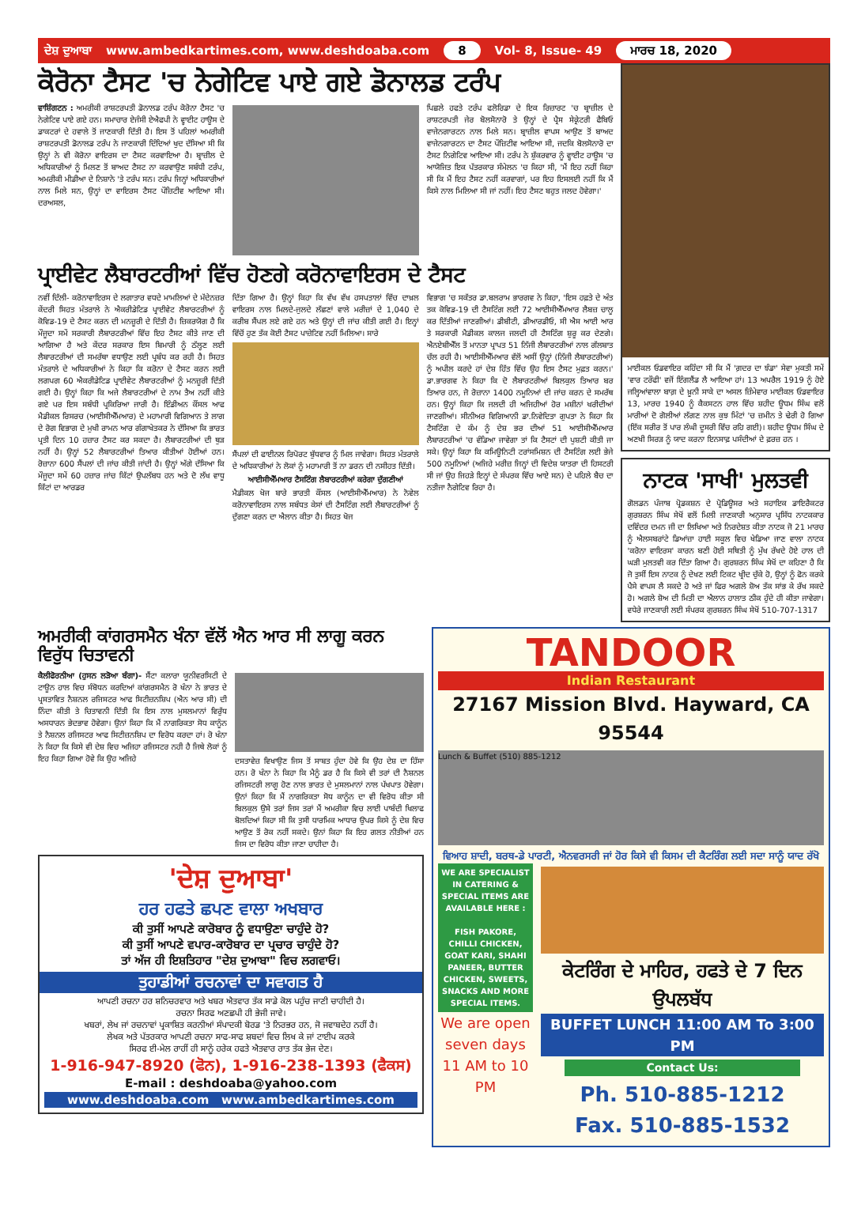ਦੇਸ਼ ਦੁਆਬਾ www.ambedkartimes.com, www.deshdoaba.com 8 Vol- 8, Issue- 49 ਮਾਰਚ 18, 2020
ਕੋਰੋਨਾ ਟੈਸਟ 'ਚ ਨੇਗੇਟਿਵ ਪਾਏ ਗਏ ਡੋਨਾਲਡ ਟਰੰਪ
ਵਾਸ਼ਿੰਗਟਨ : ਅਮਰੀਕੀ ਰਾਸ਼ਟਰਪਤੀ ਡੋਨਾਲਡ ਟਰੰਪ ਕੋਰੋਨਾ ਟੈਸਟ 'ਚ ਨੇਗੇਟਿਵ ਪਾਏ ਗਏ ਹਨ। ਸਮਾਚਾਰ ਏਜੰਸੀ ਏਐਫਪੀ ਨੇ ਵ੍ਹਾਈਟ ਹਾਊਸ ਦੇ ਡਾਕਟਰਾਂ ਦੇ ਹਵਾਲੇ ਤੋਂ ਜਾਣਕਾਰੀ ਦਿੱਤੀ ਹੈ। ਇਸ ਤੋਂ ਪਹਿਲਾਂ ਅਮਰੀਕੀ ਰਾਸ਼ਟਰਪਤੀ ਡੋਨਾਲਡ ਟਰੰਪ ਨੇ ਜਾਣਕਾਰੀ ਦਿੰਦਿਆਂ ਖੁਦ ਦੱਸਿਆ ਸੀ ਕਿ ਉਨ੍ਹਾਂ ਨੇ ਵੀ ਕੋਰੋਨਾ ਵਾਇਰਸ ਦਾ ਟੈਸਟ ਕਰਵਾਇਆ ਹੈ। ਬ੍ਰਾਜ਼ੀਲ ਦੇ ਅਧਿਕਾਰੀਆਂ ਨੂੰ ਮਿਲਣ ਤੋਂ ਬਾਅਦ ਟੈਸਟ ਨਾ ਕਰਵਾਉਣ ਸਬੰਧੀ ਟਰੰਪ, ਅਮਰੀਕੀ ਮੀਡੀਆ ਦੇ ਨਿਸ਼ਾਨੇ 'ਤੇ ਟਰੰਪ ਸਨ। ਟਰੰਪ ਜਿਨ੍ਹਾਂ ਅਧਿਕਾਰੀਆਂ ਨਾਲ ਮਿਲੇ ਸਨ, ਉਨ੍ਹਾਂ ਦਾ ਵਾਇਰਸ ਟੈਸਟ ਪੌਜ਼ਿਟੀਵ ਆਇਆ ਸੀ। ਦਰਅਸਲ,
ਪਿਛਲੇ ਹਫਤੇ ਟਰੰਪ ਫਲੋਰਿਡਾ ਦੇ ਇਕ ਰਿਜ਼ਾਰਟ 'ਚ ਬ੍ਰਾਜ਼ੀਲ ਦੇ ਰਾਸ਼ਟਰਪਤੀ ਜੇਰ ਬੋਲਸੋਨਾਰੋ ਤੇ ਉਨ੍ਹਾਂ ਦੇ ਪ੍ਰੈਸ ਸੇਕ੍ਰੇਟਰੀ ਫੈਬਿਓ ਵਾਜੇਨਗਾਰਟਨ ਨਾਲ ਮਿਲੇ ਸਨ। ਬ੍ਰਾਜ਼ੀਲ ਵਾਪਸ ਆਉਣ ਤੋਂ ਬਾਅਦ ਵਾਜੇਨਗਾਰਟਨ ਦਾ ਟੈਸਟ ਪੌਜ਼ਿਟੀਵ ਆਇਆ ਸੀ, ਜਦਕਿ ਬੋਲਸੋਨਾਰੋ ਦਾ ਟੈਸਟ ਨਿਗੇਟਿਵ ਆਇਆ ਸੀ। ਟਰੰਪ ਨੇ ਸ਼ੁੱਕਰਵਾਰ ਨੂੰ ਵ੍ਹਾਈਟ ਹਾਊਸ 'ਚ ਆਯੋਜਿਤ ਇਕ ਪੱਤਰਕਾਰ ਸੰਮੇਲਨ 'ਚ ਕਿਹਾ ਸੀ, 'ਮੈਂ ਇਹ ਨਹੀਂ ਕਿਹਾ ਸੀ ਕਿ ਮੈਂ ਇਹ ਟੈਸਟ ਨਹੀਂ ਕਰਵਾਗਾਂ, ਪਰ ਇਹ ਇਸਲਈ ਨਹੀਂ ਕਿ ਮੈਂ ਕਿਸੇ ਨਾਲ ਮਿਲਿਆ ਸੀ ਜਾਂ ਨਹੀਂ। ਇਹ ਟੈਸਟ ਬਹੁਤ ਜਲਦ ਹੋਵੇਗਾ।'
ਪ੍ਰਾਈਵੇਟ ਲੈਬਾਰਟਰੀਆਂ ਵਿੱਚ ਹੋਣਗੇ ਕਰੋਨਾਵਾਇਰਸ ਦੇ ਟੈਸਟ
ਨਵੀਂ ਦਿੱਲੀ- ਕਰੋਨਾਵਾਇਰਸ ਦੇ ਲਗਾਤਾਰ ਵਧਦੇ ਮਾਮਲਿਆਂ ਦੇ ਮੱਦੇਨਜ਼ਰ ਕੇਂਦਰੀ ਸਿਹਤ ਮੰਤਰਾਲੇ ਨੇ ਐਕਰੀਡੇਟਿਡ ਪ੍ਰਾਈਵੇਟ ਲੈਬਾਰਟਰੀਆਂ ਨੂੰ ਕੋਵਿਡ-19 ਦੇ ਟੈਸਟ ਕਰਨ ਦੀ ਮਨਜ਼ੂਰੀ ਦੇ ਦਿੱਤੀ ਹੈ। ਜ਼ਿਕਰਯੋਗ ਹੈ ਕਿ ਮੌਜੂਦਾ ਸਮੇਂ ਸਰਕਾਰੀ ਲੈਬਾਰਟਰੀਆਂ ਵਿੱਚ ਇਹ ਟੈਸਟ ਕੀਤੇ ਜਾਣ ਦੀ ਆਗਿਆ ਹੈ ਅਤੇ ਕੇਂਦਰ ਸਰਕਾਰ ਇਸ ਬਿਮਾਰੀ ਨੂੰ ਠੱਲ੍ਹਣ ਲਈ ਲੈਬਾਰਟਰੀਆਂ ਦੀ ਸਮਰੱਥਾ ਵਧਾਉਣ ਲਈ ਪ੍ਰਬੰਧ ਕਰ ਰਹੀ ਹੈ। ਸਿਹਤ ਮੰਤਰਾਲੇ ਦੇ ਅਧਿਕਾਰੀਆਂ ਨੇ ਕਿਹਾ ਕਿ ਕਰੋਨਾ ਦੇ ਟੈਸਟ ਕਰਨ ਲਈ ਲਗਪਗ 60 ਐਕਰੀਡੇਟਿਡ ਪ੍ਰਾਈਵੇਟ ਲੈਬਾਰਟਰੀਆਂ ਨੂੰ ਮਨਜ਼ੂਰੀ ਦਿੱਤੀ ਗਈ ਹੈ। ਉਨ੍ਹਾਂ ਕਿਹਾ ਕਿ ਅਜੇ ਲੈਬਾਰਟਰੀਆਂ ਦੇ ਨਾਮ ਤੈਅ ਨਹੀਂ ਕੀਤੇ ਗਏ ਪਰ ਇਸ ਸਬੰਧੀ ਪ੍ਰਕਿਰਿਆ ਜਾਰੀ ਹੈ। ਇੰਡੀਅਨ ਕੌਂਸਲ ਆਫ ਮੈਡੀਕਲ ਰਿਸਰਚ (ਆਈਸੀਐੱਮਆਰ) ਦੇ ਮਹਾਮਾਰੀ ਵਿਗਿਆਨ ਤੇ ਲਾਗ ਦੇ ਰੋਗ ਵਿਭਾਗ ਦੇ ਮੁਖੀ ਰਾਮਨ ਆਰ ਗੰਗਾਖੇਤਕਰ ਨੇ ਦੱਸਿਆ ਕਿ ਭਾਰਤ ਪ੍ਰਤੀ ਦਿਨ 10 ਹਜ਼ਾਰ ਟੈਸਟ ਕਰ ਸਕਦਾ ਹੈ। ਲੈਬਾਰਟਰੀਆਂ ਦੀ ਥੁੜ ਨਹੀਂ ਹੈ। ਉਨ੍ਹਾਂ 52 ਲੈਬਾਰਟਰੀਆਂ ਤਿਆਰ ਕੀਤੀਆਂ ਹੋਈਆਂ ਹਨ। ਰੋਜ਼ਾਨਾ 600 ਸੈਂਪਲਾਂ ਦੀ ਜਾਂਚ ਕੀਤੀ ਜਾਂਦੀ ਹੈ। ਉਨ੍ਹਾਂ ਅੱਗੇ ਦੱਸਿਆ ਕਿ ਮੌਜੂਦਾ ਸਮੇਂ 60 ਹਜ਼ਾਰ ਜਾਂਚ ਕਿੱਟਾਂ ਉਪਲੱਬਧ ਹਨ ਅਤੇ ਦੋ ਲੱਖ ਵਾਧੂ ਕਿੱਟਾਂ ਦਾ ਆਰਡਰ
ਦਿੱਤਾ ਗਿਆ ਹੈ। ਉਨ੍ਹਾਂ ਕਿਹਾ ਕਿ ਵੱਖ ਵੱਖ ਹਸਪਤਾਲਾਂ ਵਿੱਚ ਦਾਖ਼ਲ ਵਾਇਰਸ ਨਾਲ ਮਿਲਦੇ-ਜੁਲਦੇ ਲੱਛਣਾਂ ਵਾਲੇ ਮਰੀਜ਼ਾਂ ਦੇ 1,040 ਦੇ ਕਰੀਬ ਸੈਂਪਲ ਲਏ ਗਏ ਹਨ ਅਤੇ ਉਨ੍ਹਾਂ ਦੀ ਜਾਂਚ ਕੀਤੀ ਗਈ ਹੈ। ਇਨ੍ਹਾਂ ਵਿੱਚੋਂ ਹੁਣ ਤੱਕ ਕੋਈ ਟੈਸਟ ਪਾਜ਼ੇਟਿਵ ਨਹੀਂ ਮਿਲਿਆ। ਸਾਰੇ
ਸੈਂਪਲਾਂ ਦੀ ਫਾਈਨਲ ਰਿਪੋਰਟ ਬੁੱਧਵਾਰ ਨੂੰ ਮਿਲ ਜਾਵੇਗਾ। ਸਿਹਤ ਮੰਤਰਾਲੇ ਦੇ ਅਧਿਕਾਰੀਆਂ ਨੇ ਲੋਕਾਂ ਨੂੰ ਮਹਾਮਾਰੀ ਤੋਂ ਨਾ ਡਰਨ ਦੀ ਨਸੀਹਤ ਦਿੱਤੀ।
ਆਈਸੀਐੱਮਆਰ ਟੈਸਟਿੰਗ ਲੈਬਾਰਟਰੀਆਂ ਕਰੇਗਾ ਦੁੱਗਣੀਆਂ
ਮੈਡੀਕਲ ਖੋਜ ਬਾਰੇ ਭਾਰਤੀ ਕੌਂਸਲ (ਆਈਸੀਐੱਮਆਰ) ਨੇ ਨੋਵੇਲ ਕਰੋਨਾਵਾਇਰਸ ਨਾਲ ਸਬੰਧਤ ਕੇਸਾਂ ਦੀ ਟੈਸਟਿੰਗ ਲਈ ਲੈਬਾਰਟਰੀਆਂ ਨੂੰ ਦੁੱਗਣਾ ਕਰਨ ਦਾ ਐਲਾਨ ਕੀਤਾ ਹੈ। ਸਿਹਤ ਖੋਜ
ਵਿਭਾਗ 'ਚ ਸਕੱਤਰ ਡਾ.ਬਲਰਾਮ ਭਾਰਗਵ ਨੇ ਕਿਹਾ, 'ਇਸ ਹਫ਼ਤੇ ਦੇ ਅੰਤ ਤਕ ਕੋਵਿਡ-19 ਦੀ ਟੈਸਟਿੰਗ ਲਈ 72 ਆਈਸੀਐੱਮਆਰ ਲੈਬਜ਼ ਚਾਲੂ ਕਰ ਦਿੱਤੀਆਂ ਜਾਣਗੀਆਂ। ਡੀਬੀਟੀ, ਡੀਆਰਡੀਓ, ਸੀ ਐਸ ਆਈ ਆਰ ਤੇ ਸਰਕਾਰੀ ਮੈਡੀਕਲ ਕਾਲਜ ਜਲਦੀ ਹੀ ਟੈਸਟਿੰਗ ਸ਼ੁਰੂ ਕਰ ਦੇਣਗੇ। ਐਨਏਬੀਐੱਲ ਤੋਂ ਮਾਨਤਾ ਪ੍ਰਾਪਤ 51 ਨਿੱਜੀ ਲੈਬਾਰਟਰੀਆਂ ਨਾਲ ਗੱਲਬਾਤ ਚੱਲ ਰਹੀ ਹੈ। ਆਈਸੀਐੱਮਆਰ ਵੱਲੋਂ ਅਸੀਂ ਉਨ੍ਹਾਂ (ਨਿੱਜੀ ਲੈਬਾਰਟਰੀਆਂ) ਨੂੰ ਅਪੀਲ ਕਰਦੇ ਹਾਂ ਦੇਸ਼ ਹਿੱਤ ਵਿੱਚ ਉਹ ਇਸ ਟੈਸਟ ਮੁਫ਼ਤ ਕਰਨ।' ਡਾ.ਭਾਰਗਵ ਨੇ ਕਿਹਾ ਕਿ ਦੋ ਲੈਬਾਰਟਰੀਆਂ ਬਿਲਕੁਲ ਤਿਆਰ ਬਰ ਤਿਆਰ ਹਨ, ਜੋ ਰੋਜ਼ਾਨਾ 1400 ਨਮੂਨਿਆਂ ਦੀ ਜਾਂਚ ਕਰਨ ਦੇ ਸਮਰੱਥ ਹਨ। ਉਨ੍ਹਾਂ ਕਿਹਾ ਕਿ ਜਲਦੀ ਹੀ ਅਜਿਹੀਆਂ ਹੋਰ ਮਸ਼ੀਨਾਂ ਖਰੀਦੀਆਂ ਜਾਣਗੀਆਂ। ਸੀਨੀਅਰ ਵਿਗਿਆਨੀ ਡਾ.ਨਿਵੇਦਿਤਾ ਗੁਪਤਾ ਨੇ ਕਿਹਾ ਕਿ ਟੈਸਟਿੰਗ ਦੇ ਕੰਮ ਨੂੰ ਦੇਸ਼ ਭਰ ਦੀਆਂ 51 ਆਈਸੀਐੱਮਆਰ ਲੈਬਾਰਟਰੀਆਂ 'ਚ ਵੰਡਿਆ ਜਾਵੇਗਾ ਤਾਂ ਕਿ ਟੈਸਟਾਂ ਦੀ ਪੁਸ਼ਟੀ ਕੀਤੀ ਜਾ ਸਕੇ। ਉਨ੍ਹਾਂ ਕਿਹਾ ਕਿ ਕਮਿਊਨਿਟੀ ਟਰਾਂਸਮਿਸ਼ਨ ਦੀ ਟੈਸਟਿੰਗ ਲਈ ਭੇਜੇ 500 ਨਮੂਨਿਆਂ (ਅਜਿਹੇ ਮਰੀਜ਼ ਜਿਨ੍ਹਾਂ ਦੀ ਵਿਦੇਸ਼ ਯਾਤਰਾ ਦੀ ਹਿਸਟਰੀ ਸੀ ਜਾਂ ਉਹ ਜਿਹੜੇ ਇਨ੍ਹਾਂ ਦੇ ਸੰਪਰਕ ਵਿੱਚ ਆਏ ਸਨ) ਦੇ ਪਹਿਲੇ ਬੈਚ ਦਾ ਨਤੀਜਾ ਨੈਗੇਟਿਵ ਰਿਹਾ ਹੈ।
ਮਾਈਕਲ ਓਡਵਾਇਰ ਕਹਿੰਦਾ ਸੀ ਕਿ ਮੈਂ 'ਗ਼ਦਰ ਦਾ ਝੰਡਾ' ਸੇਵਾ ਮੁਕਤੀ ਸਮੇਂ 'ਵਾਰ ਟਰੌਫੀ' ਵਜੋਂ ਇੰਗਲੈਂਡ ਲੈ ਆਇਆ ਹਾਂ। 13 ਅਪਰੈਲ 1919 ਨੂੰ ਹੋਏ ਜਲ੍ਹਿਆਂਵਾਲਾ ਬਾਗ਼ ਦੇ ਖ਼ੂਨੀ ਸਾਕੇ ਦਾ ਅਸਲ ਜ਼ਿੰਮੇਵਾਰ ਮਾਈਕਲ ਓਡਵਾਇਰ 13, ਮਾਰਚ 1940 ਨੂੰ ਕੈਕਸਟਨ ਹਾਲ ਵਿੱਚ ਸ਼ਹੀਦ ਊਧਮ ਸਿੰਘ ਵਲੋਂ ਮਾਰੀਆਂ ਦੋ ਗੋਲੀਆਂ ਲੱਗਣ ਨਾਲ ਕੁਝ ਮਿੰਟਾਂ 'ਚ ਜ਼ਮੀਨ ਤੇ ਢੇਰੀ ਹੋ ਗਿਆ (ਇੱਕ ਸਰੀਰ ਤੋਂ ਪਾਰ ਲੰਘੀ ਦੂਸਰੀ ਵਿੱਚ ਰਹਿ ਗਈ)। ਸ਼ਹੀਦ ਊਧਮ ਸਿੰਘ ਦੇ ਅਣਖੀ ਸਿਰੜ ਨੂੰ ਯਾਦ ਕਰਨਾ ਇਨਸਾਫ਼ ਪਸੰਦੀਆਂ ਦੇ ਫ਼ਰਜ਼ ਹਨ ।
ਨਾਟਕ 'ਸਾਖੀ' ਮੁਲਤਵੀ
ਗੋਲਡਨ ਪੰਜਾਬ ਪ੍ਰੋਡਕਸ਼ਨ ਦੇ ਪ੍ਰੋਡਿਊਸਰ ਅਤੇ ਸਹਾਇਕ ਡਾਇਰੈਕਟਰ ਗੁਰਸ਼ਰਨ ਸਿੰਘ ਸੇਖੋਂ ਵਲੋਂ ਮਿਲੀ ਜਾਣਕਾਰੀ ਅਨੁਸਾਰ ਪ੍ਰਸਿੱਧ ਨਾਟਕਕਾਰ ਦਵਿੰਦਰ ਦਮਨ ਜੀ ਦਾ ਲਿਖਿਆ ਅਤੇ ਨਿਰਦੇਸ਼ਤ ਕੀਤਾ ਨਾਟਕ ਜੋ 21 ਮਾਰਚ ਨੂੰ ਐਲਸਬਰਾਂਟੇ ਡਿਆਂਜ਼ਾ ਹਾਈ ਸਕੂਲ ਵਿਚ ਖੇਡਿਆ ਜਾਣ ਵਾਲਾ ਨਾਟਕ 'ਕਰੋਨਾ ਵਾਇਰਸ' ਕਾਰਨ ਬਣੀ ਹੋਈ ਸਥਿਤੀ ਨੂੰ ਮੁੱਖ ਰੱਖਦੇ ਹੋਏ ਹਾਲ ਦੀ ਘੜੀ ਮੁਲਤਵੀ ਕਰ ਦਿੱਤਾ ਗਿਆ ਹੈ। ਗੁਰਸ਼ਰਨ ਸਿੰਘ ਸੇਖੋਂ ਦਾ ਕਹਿਣਾ ਹੈ ਕਿ ਜੋ ਤੁਸੀਂ ਇਸ ਨਾਟਕ ਨੂੰ ਦੇਖਣ ਲਈ ਟਿਕਟ ਖ੍ਰੀਦ ਚੁੱਕੇ ਹੋ, ਉਨ੍ਹਾਂ ਨੂੰ ਫੋਨ ਕਰਕੇ ਪੈਸੇ ਵਾਪਸ ਲੈ ਸਕਦੇ ਹੋ ਅਤੇ ਜਾਂ ਫਿਰ ਅਗਲੇ ਸ਼ੋਅ ਤੱਕ ਸਾਂਭ ਕੇ ਰੱਖ ਸਕਦੇ ਹੋ। ਅਗਲੇ ਸ਼ੋਅ ਦੀ ਮਿਤੀ ਦਾ ਐਲਾਨ ਹਾਲਾਤ ਠੀਕ ਹੁੰਦੇ ਹੀ ਕੀਤਾ ਜਾਵੇਗਾ। ਵਧੇਰੇ ਜਾਣਕਾਰੀ ਲਈ ਸੰਪਰਕ ਗੁਰਸ਼ਰਨ ਸਿੰਘ ਸੇਖੋਂ 510-707-1317
ਅਮਰੀਕੀ ਕਾਂਗਰਸਮੈਨ ਖੰਨਾ ਵੱਲੋਂ ਐਨ ਆਰ ਸੀ ਲਾਗੂ ਕਰਨ ਵਿਰੁੱਧ ਚਿਤਾਵਨੀ
ਕੈਲੀਫੋਰਨੀਆ (ਹੁਸਨ ਲੜੋਆ ਬੰਗਾ)- ਸੈਂਟਾ ਕਲਾਰਾ ਯੂਨੀਵਰਸਿਟੀ ਦੇ ਟਾਊਨ ਹਾਲ ਵਿਚ ਸੰਬੋਧਨ ਕਰਦਿਆਂ ਕਾਂਗਰਸਮੈਨ ਰੋ ਖੰਨਾ ਨੇ ਭਾਰਤ ਦੇ ਪ੍ਰਸਤਾਵਿਤ ਨੈਸ਼ਨਲ ਰਜਿਸਟਰ ਆਫ ਸਿਟੀਜ਼ਨਸ਼ਿਪ (ਐਨ ਆਰ ਸੀ) ਦੀ ਨਿੰਦਾ ਕੀਤੀ ਤੇ ਚਿਤਾਵਨੀ ਦਿੱਤੀ ਕਿ ਇਸ ਨਾਲ ਮੁਸਲਮਾਨਾਂ ਵਿਰੁੱਧ ਅਸਧਾਰਨ ਭੇਦਭਾਵ ਹੋਵੇਗਾ। ਉਨਾਂ ਕਿਹਾ ਕਿ ਮੈਂ ਨਾਗਰਿਕਤਾ ਸੋਧ ਕਾਨੂੰਨ ਤੇ ਨੈਸ਼ਨਲ ਰਜਿਸਟਰ ਆਫ ਸਿਟੀਜ਼ਨਸ਼ਿਪ ਦਾ ਵਿਰੋਧ ਕਰਦਾ ਹਾਂ। ਰੋ ਖੰਨਾ ਨੇ ਕਿਹਾ ਕਿ ਕਿਸੇ ਵੀ ਦੇਸ਼ ਵਿਚ ਅਜਿਹਾ ਰਜਿਸਟਰ ਨਹੀ ਹੈ ਜਿਥੇ ਲੋਕਾਂ ਨੂੰ ਇਹ ਕਿਹਾ ਗਿਆ ਹੋਵੇ ਕਿ ਉਹ ਅਜਿਹੇ
ਦਸਤਾਵੇਜ਼ ਵਿਖਾਉਣ ਜਿਸ ਤੋਂ ਸਾਬਤ ਹੁੰਦਾ ਹੋਵੇ ਕਿ ਉਹ ਦੇਸ਼ ਦਾ ਹਿੱਸਾ ਹਨ। ਰੋ ਖੰਨਾ ਨੇ ਕਿਹਾ ਕਿ ਮੈਨੂੰ ਡਰ ਹੈ ਕਿ ਕਿਸੇ ਵੀ ਤਰਾਂ ਦੀ ਨੈਸ਼ਨਲ ਰਜਿਸਟਰੀ ਲਾਗੂ ਹੋਣ ਨਾਲ ਭਾਰਤ ਦੇ ਮੁਸਲਮਾਨਾਂ ਨਾਲ ਪੱਖਪਾਤ ਹੋਵੇਗਾ। ਉਨਾਂ ਕਿਹਾ ਕਿ ਮੈਂ ਨਾਗਰਿਕਤਾ ਸੋਧ ਕਾਨੂੰਨ ਦਾ ਵੀ ਵਿਰੋਧ ਕੀਤਾ ਸੀ ਬਿਲਕੁਲ ਉਸੇ ਤਰਾਂ ਜਿਸ ਤਰਾਂ ਮੈਂ ਅਮਰੀਕਾ ਵਿਚ ਲਾਈ ਪਾਬੰਦੀ ਖਿਲਾਫ ਬੋਲਦਿਆਂ ਕਿਹਾ ਸੀ ਕਿ ਤੁਸੀ ਧਾਰਮਿਕ ਆਧਾਰ ਉਪਰ ਕਿਸੇ ਨੂੰ ਦੇਸ਼ ਵਿਚ ਆਉਣ ਤੋਂ ਰੋਕ ਨਹੀਂ ਸਕਦੇ। ਉਨਾਂ ਕਿਹਾ ਕਿ ਇਹ ਗਲਤ ਨੀਤੀਆਂ ਹਨ ਜਿਸ ਦਾ ਵਿਰੋਧ ਕੀਤਾ ਜਾਣਾ ਚਾਹੀਦਾ ਹੈ।
'ਦੇਸ਼ ਦੁਆਬਾ'
ਹਰ ਹਫਤੇ ਛਪਣ ਵਾਲਾ ਅਖਬਾਰ
ਕੀ ਤੁਸੀਂ ਆਪਣੇ ਕਾਰੋਬਾਰ ਨੂੰ ਵਧਾਉਣਾ ਚਾਹੁੰਦੇ ਹੋ?
ਕੀ ਤੁਸੀਂ ਆਪਣੇ ਵਪਾਰ-ਕਾਰੋਬਾਰ ਦਾ ਪ੍ਰਚਾਰ ਚਾਹੁੰਦੇ ਹੋ?
ਤਾਂ ਅੱਜ ਹੀ ਇਸ਼ਤਿਹਾਰ "ਦੇਸ਼ ਦੁਆਬਾ" ਵਿਚ ਲਗਵਾਓ।
ਤੁਹਾਡੀਆਂ ਰਚਨਾਵਾਂ ਦਾ ਸਵਾਗਤ ਹੈ
ਆਪਣੀ ਰਚਨਾ ਹਰ ਸ਼ਨਿਚਰਵਾਰ ਅਤੇ ਖਬਰ ਐਤਵਾਰ ਤੱਕ ਸਾਡੇ ਕੋਲ ਪਹੁੰਚ ਜਾਣੀ ਚਾਹੀਦੀ ਹੈ।
ਰਚਨਾ ਸਿਰਫ ਅਣਛਪੀ ਹੀ ਭੇਜੀ ਜਾਵੇ।
ਖਬਰਾਂ, ਲੇਖ ਜਾਂ ਰਚਨਾਵਾਂ ਪ੍ਰਕਾਸ਼ਿਤ ਕਰਨੀਆਂ ਸੰਪਾਦਕੀ ਬੋਰਡ 'ਤੇ ਨਿਰਭਰ ਹਨ, ਜੋ ਜਵਾਬਦੇਹ ਨਹੀਂ ਹੈ।
ਲੇਖਕ ਅਤੇ ਪੱਤਰਕਾਰ ਆਪਣੀ ਰਚਨਾ ਸਾਫ-ਸਾਫ ਸ਼ਬਦਾਂ ਵਿਚ ਲਿਖ ਕੇ ਜਾਂ ਟਾਈਪ ਕਰਕੇ
ਸਿਰਫ ਈ-ਮੇਲ ਰਾਹੀਂ ਹੀ ਸਾਨੂੰ ਹਰੇਕ ਹਫਤੇ ਐਤਵਾਰ ਰਾਤ ਤੱਕ ਭੇਜ ਦੇਣ।
1-916-947-8920 (ਫੋਨ), 1-916-238-1393 (ਫੈਕਸ)
E-mail : deshdoaba@yahoo.com
www.deshdoaba.com www.ambedkartimes.com
TANDOOR
Indian Restaurant
27167 Mission Blvd. Hayward, CA 95544
Lunch & Buffet (510) 885-1212
ਵਿਆਹ ਸ਼ਾਦੀ, ਬਰਥ-ਡੇ ਪਾਰਟੀ, ਐਨਵਰਸਰੀ ਜਾਂ ਹੋਰ ਕਿਸੇ ਵੀ ਕਿਸਮ ਦੀ ਕੈਟਰਿੰਗ ਲਈ ਸਦਾ ਸਾਨੂੰ ਯਾਦ ਰੱਖੋ
WE ARE SPECIALIST IN CATERING & SPECIAL ITEMS ARE AVAILABLE HERE :
FISH PAKORE, CHILLI CHICKEN, GOAT KARI, SHAHI PANEER, BUTTER CHICKEN, SWEETS, SNACKS AND MORE SPECIAL ITEMS.
We are open seven days 11 AM to 10 PM
ਕੇਟਰਿੰਗ ਦੇ ਮਾਹਿਰ, ਹਫਤੇ ਦੇ 7 ਦਿਨ ਉਪਲਬੱਧ
BUFFET LUNCH 11:00 AM To 3:00 PM
Contact Us:
Ph. 510-885-1212
Fax. 510-885-1532